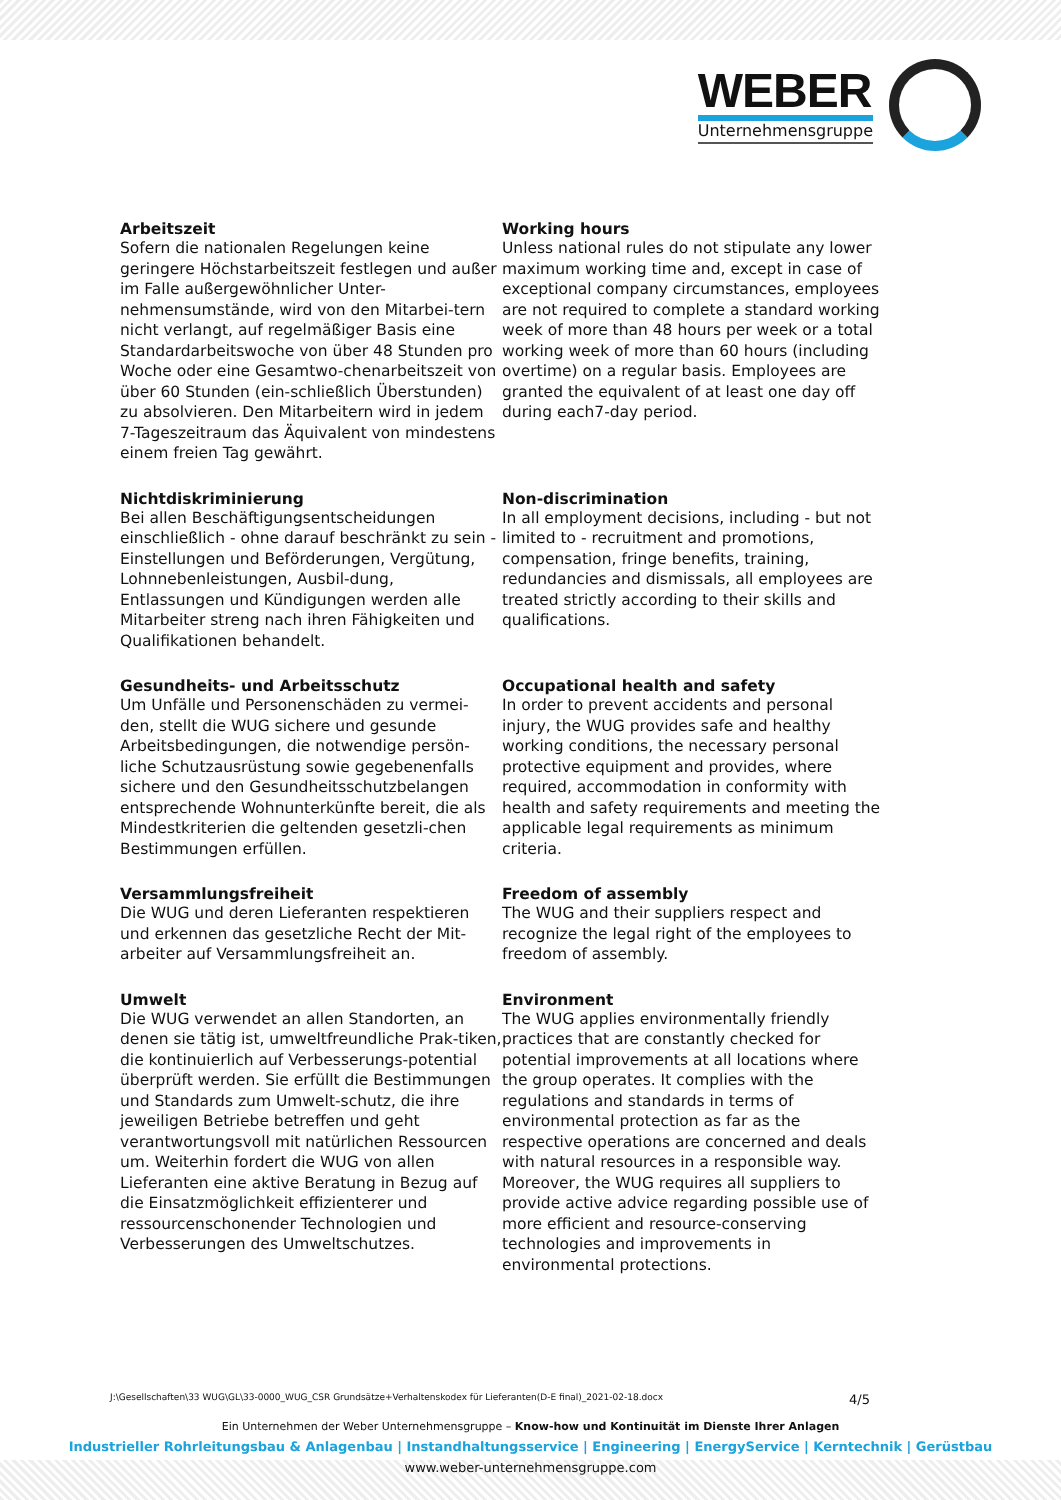WEBER
Unternehmensgruppe
Arbeitszeit
Sofern die nationalen Regelungen keine geringere Höchstarbeitszeit festlegen und außer im Falle außergewöhnlicher Unter-nehmensumstände, wird von den Mitarbei-tern nicht verlangt, auf regelmäßiger Basis eine Standardarbeitswoche von über 48 Stunden pro Woche oder eine Gesamtwo-chenarbeitszeit von über 60 Stunden (ein-schließlich Überstunden) zu absolvieren. Den Mitarbeitern wird in jedem 7-Tageszeitraum das Äquivalent von mindestens einem freien Tag gewährt.
Working hours
Unless national rules do not stipulate any lower maximum working time and, except in case of exceptional company circumstances, employees are not required to complete a standard working week of more than 48 hours per week or a total working week of more than 60 hours (including overtime) on a regular basis. Employees are granted the equivalent of at least one day off during each7-day period.
Nichtdiskriminierung
Bei allen Beschäftigungsentscheidungen einschließlich - ohne darauf beschränkt zu sein - Einstellungen und Beförderungen, Vergütung, Lohnnebenleistungen, Ausbil-dung, Entlassungen und Kündigungen werden alle Mitarbeiter streng nach ihren Fähigkeiten und Qualifikationen behandelt.
Non-discrimination
In all employment decisions, including - but not limited to - recruitment and promotions, compensation, fringe benefits, training, redundancies and dismissals, all employees are treated strictly according to their skills and qualifications.
Gesundheits- und Arbeitsschutz
Um Unfälle und Personenschäden zu vermei-den, stellt die WUG sichere und gesunde Arbeitsbedingungen, die notwendige persön-liche Schutzausrüstung sowie gegebenenfalls sichere und den Gesundheitsschutzbelangen entsprechende Wohnunterkünfte bereit, die als Mindestkriterien die geltenden gesetzli-chen Bestimmungen erfüllen.
Occupational health and safety
In order to prevent accidents and personal injury, the WUG provides safe and healthy working conditions, the necessary personal protective equipment and provides, where required, accommodation in conformity with health and safety requirements and meeting the applicable legal requirements as minimum criteria.
Versammlungsfreiheit
Die WUG und deren Lieferanten respektieren und erkennen das gesetzliche Recht der Mit-arbeiter auf Versammlungsfreiheit an.
Freedom of assembly
The WUG and their suppliers respect and recognize the legal right of the employees to freedom of assembly.
Umwelt
Die WUG verwendet an allen Standorten, an denen sie tätig ist, umweltfreundliche Prak-tiken, die kontinuierlich auf Verbesserungs-potential überprüft werden. Sie erfüllt die Bestimmungen und Standards zum Umwelt-schutz, die ihre jeweiligen Betriebe betreffen und geht verantwortungsvoll mit natürlichen Ressourcen um. Weiterhin fordert die WUG von allen Lieferanten eine aktive Beratung in Bezug auf die Einsatzmöglichkeit effizienterer und ressourcenschonender Technologien und Verbesserungen des Umweltschutzes.
Environment
The WUG applies environmentally friendly practices that are constantly checked for potential improvements at all locations where the group operates. It complies with the regulations and standards in terms of environmental protection as far as the respective operations are concerned and deals with natural resources in a responsible way. Moreover, the WUG requires all suppliers to provide active advice regarding possible use of more efficient and resource-conserving technologies and improvements in environmental protections.
J:\Gesellschaften\33 WUG\GL\33-0000_WUG_CSR Grundsätze+Verhaltenskodex für Lieferanten(D-E final)_2021-02-18.docx 4/5
Ein Unternehmen der Weber Unternehmensgruppe – Know-how und Kontinuität im Dienste Ihrer Anlagen
Industrieller Rohrleitungsbau & Anlagenbau | Instandhaltungsservice | Engineering | EnergyService | Kerntechnik | Gerüstbau
www.weber-unternehmensgruppe.com